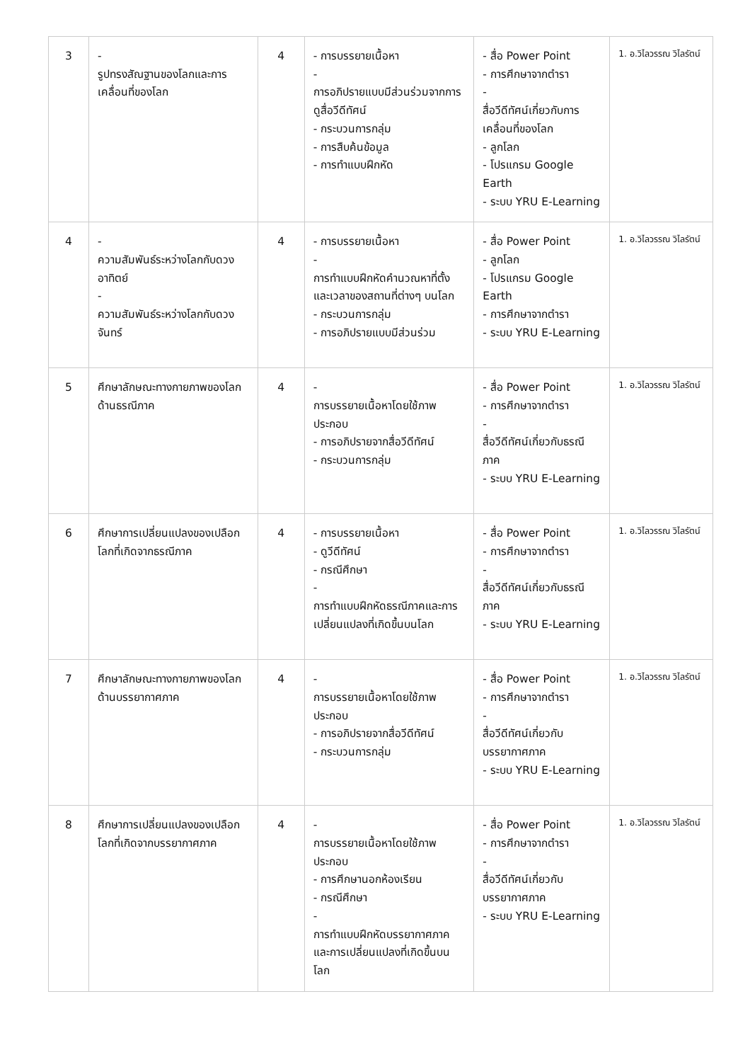| 3 | - รูปทรงสัณฐานของโลกและการเคลื่อนที่ของโลก | 4 | - การบรรยายเนื้อหา - การอภิปรายแบบมีส่วนร่วมจากการดูสื่อวีดีทัศน์ - กระบวนการกลุ่ม - การสืบค้นข้อมูล - การทำแบบฝึกหัด | - สื่อ Power Point - การศึกษาจากตำรา - สื่อวีดีทัศน์เกี่ยวกับการเคลื่อนที่ของโลก - ลูกโลก - โปรแกรม Google Earth - ระบบ YRU E-Learning | 1. อ.วิไลวรรณ วิไลรัตน์ |
| 4 | - ความสัมพันธ์ระหว่างโลกกับดวงอาทิตย์ - ความสัมพันธ์ระหว่างโลกกับดวงจันทร์ | 4 | - การบรรยายเนื้อหา - การทำแบบฝึกหัดคำนวณหาที่ตั้งและเวลาของสถานที่ต่างๆ บนโลก - กระบวนการกลุ่ม - การอภิปรายแบบมีส่วนร่วม | - สื่อ Power Point - ลูกโลก - โปรแกรม Google Earth - การศึกษาจากตำรา - ระบบ YRU E-Learning | 1. อ.วิไลวรรณ วิไลรัตน์ |
| 5 | ศึกษาลักษณะทางกายภาพของโลกด้านธรณีภาค | 4 | - การบรรยายเนื้อหาโดยใช้ภาพประกอบ - การอภิปรายจากสื่อวีดีทัศน์ - กระบวนการกลุ่ม | - สื่อ Power Point - การศึกษาจากตำรา - สื่อวีดีทัศน์เกี่ยวกับธรณีภาค - ระบบ YRU E-Learning | 1. อ.วิไลวรรณ วิไลรัตน์ |
| 6 | ศึกษาการเปลี่ยนแปลงของเปลือกโลกที่เกิดจากธรณีภาค | 4 | - การบรรยายเนื้อหา - ดูวีดีทัศน์ - กรณีศึกษา - การทำแบบฝึกหัดธรณีภาคและการเปลี่ยนแปลงที่เกิดขึ้นบนโลก | - สื่อ Power Point - การศึกษาจากตำรา - สื่อวีดีทัศน์เกี่ยวกับธรณีภาค - ระบบ YRU E-Learning | 1. อ.วิไลวรรณ วิไลรัตน์ |
| 7 | ศึกษาลักษณะทางกายภาพของโลกด้านบรรยากาศภาค | 4 | - การบรรยายเนื้อหาโดยใช้ภาพประกอบ - การอภิปรายจากสื่อวีดีทัศน์ - กระบวนการกลุ่ม | - สื่อ Power Point - การศึกษาจากตำรา - สื่อวีดีทัศน์เกี่ยวกับบรรยากาศภาค - ระบบ YRU E-Learning | 1. อ.วิไลวรรณ วิไลรัตน์ |
| 8 | ศึกษาการเปลี่ยนแปลงของเปลือกโลกที่เกิดจากบรรยากาศภาค | 4 | - การบรรยายเนื้อหาโดยใช้ภาพประกอบ - การศึกษานอกห้องเรียน - กรณีศึกษา - การทำแบบฝึกหัดบรรยากาศภาคและการเปลี่ยนแปลงที่เกิดขึ้นบนโลก | - สื่อ Power Point - การศึกษาจากตำรา - สื่อวีดีทัศน์เกี่ยวกับบรรยากาศภาค - ระบบ YRU E-Learning | 1. อ.วิไลวรรณ วิไลรัตน์ |